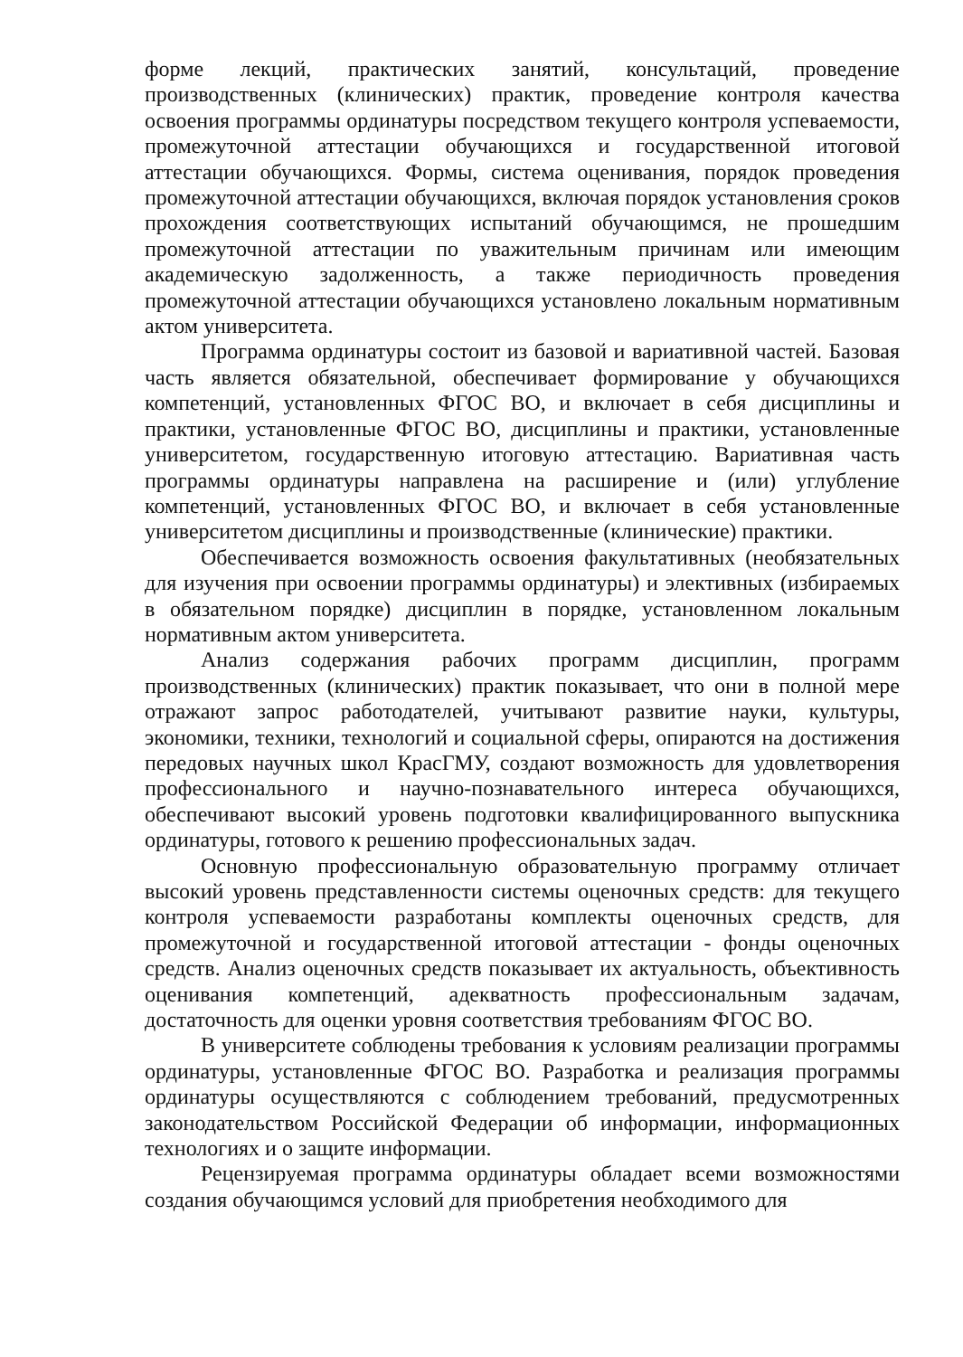форме лекций, практических занятий, консультаций, проведение производственных (клинических) практик, проведение контроля качества освоения программы ординатуры посредством текущего контроля успеваемости, промежуточной аттестации обучающихся и государственной итоговой аттестации обучающихся. Формы, система оценивания, порядок проведения промежуточной аттестации обучающихся, включая порядок установления сроков прохождения соответствующих испытаний обучающимся, не прошедшим промежуточной аттестации по уважительным причинам или имеющим академическую задолженность, а также периодичность проведения промежуточной аттестации обучающихся установлено локальным нормативным актом университета.
Программа ординатуры состоит из базовой и вариативной частей. Базовая часть является обязательной, обеспечивает формирование у обучающихся компетенций, установленных ФГОС ВО, и включает в себя дисциплины и практики, установленные ФГОС ВО, дисциплины и практики, установленные университетом, государственную итоговую аттестацию. Вариативная часть программы ординатуры направлена на расширение и (или) углубление компетенций, установленных ФГОС ВО, и включает в себя установленные университетом дисциплины и производственные (клинические) практики.
Обеспечивается возможность освоения факультативных (необязательных для изучения при освоении программы ординатуры) и элективных (избираемых в обязательном порядке) дисциплин в порядке, установленном локальным нормативным актом университета.
Анализ содержания рабочих программ дисциплин, программ производственных (клинических) практик показывает, что они в полной мере отражают запрос работодателей, учитывают развитие науки, культуры, экономики, техники, технологий и социальной сферы, опираются на достижения передовых научных школ КрасГМУ, создают возможность для удовлетворения профессионального и научно-познавательного интереса обучающихся, обеспечивают высокий уровень подготовки квалифицированного выпускника ординатуры, готового к решению профессиональных задач.
Основную профессиональную образовательную программу отличает высокий уровень представленности системы оценочных средств: для текущего контроля успеваемости разработаны комплекты оценочных средств, для промежуточной и государственной итоговой аттестации - фонды оценочных средств. Анализ оценочных средств показывает их актуальность, объективность оценивания компетенций, адекватность профессиональным задачам, достаточность для оценки уровня соответствия требованиям ФГОС ВО.
В университете соблюдены требования к условиям реализации программы ординатуры, установленные ФГОС ВО. Разработка и реализация программы ординатуры осуществляются с соблюдением требований, предусмотренных законодательством Российской Федерации об информации, информационных технологиях и о защите информации.
Рецензируемая программа ординатуры обладает всеми возможностями создания обучающимся условий для приобретения необходимого для